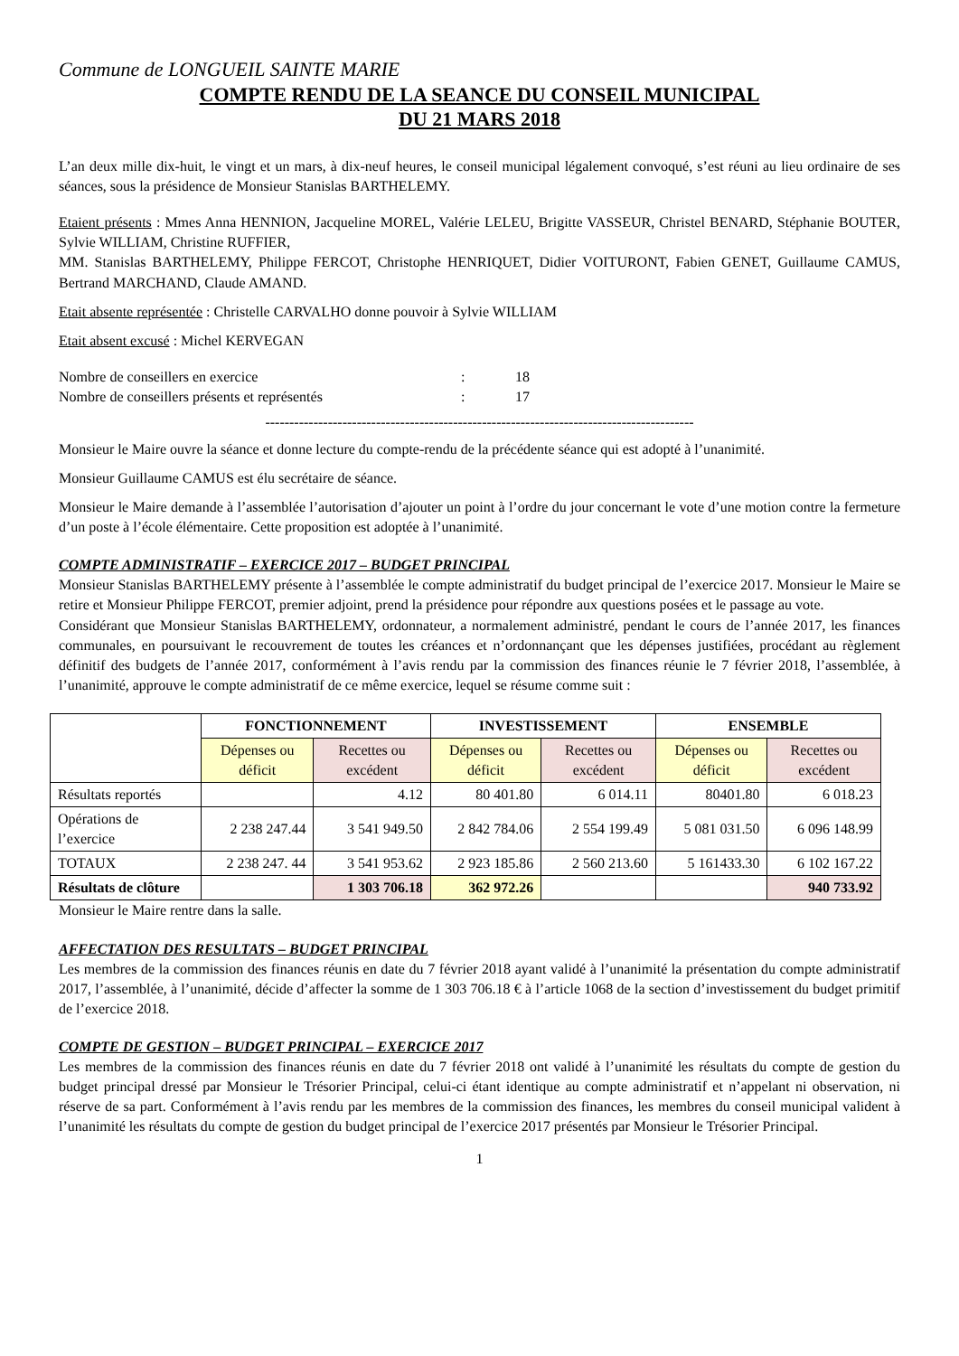Commune de LONGUEIL SAINTE MARIE
COMPTE RENDU DE LA SEANCE DU CONSEIL MUNICIPAL
DU 21 MARS 2018
L’an deux mille dix-huit, le vingt et un mars, à dix-neuf heures, le conseil municipal légalement convoqué, s’est réuni au lieu ordinaire de ses séances, sous la présidence de Monsieur Stanislas BARTHELEMY.
Etaient présents : Mmes Anna HENNION, Jacqueline MOREL, Valérie LELEU, Brigitte VASSEUR, Christel BENARD, Stéphanie BOUTER, Sylvie WILLIAM, Christine RUFFIER,
MM. Stanislas BARTHELEMY, Philippe FERCOT, Christophe HENRIQUET, Didier VOITURONT, Fabien GENET, Guillaume CAMUS, Bertrand MARCHAND, Claude AMAND.
Etait absente représentée : Christelle CARVALHO donne pouvoir à Sylvie WILLIAM
Etait absent excusé : Michel KERVEGAN
| Nombre de conseillers en exercice | : | 18 |
| Nombre de conseillers présents et représentés | : | 17 |
-----------------------------------------------------------------------------------------
Monsieur le Maire ouvre la séance et donne lecture du compte-rendu de la précédente séance qui est adopté à l’unanimité.
Monsieur Guillaume CAMUS est élu secrétaire de séance.
Monsieur le Maire demande à l’assemblée l’autorisation d’ajouter un point à l’ordre du jour concernant le vote d’une motion contre la fermeture d’un poste à l’école élémentaire. Cette proposition est adoptée à l’unanimité.
COMPTE ADMINISTRATIF – EXERCICE 2017 – BUDGET PRINCIPAL
Monsieur Stanislas BARTHELEMY présente à l’assemblée le compte administratif du budget principal de l’exercice 2017. Monsieur le Maire se retire et Monsieur Philippe FERCOT, premier adjoint, prend la présidence pour répondre aux questions posées et le passage au vote.
Considérant que Monsieur Stanislas BARTHELEMY, ordonnateur, a normalement administré, pendant le cours de l’année 2017, les finances communales, en poursuivant le recouvrement de toutes les créances et n’ordonnançant que les dépenses justifiées, procédant au règlement définitif des budgets de l’année 2017, conformément à l’avis rendu par la commission des finances réunie le 7 février 2018, l’assemblée, à l’unanimité, approuve le compte administratif de ce même exercice, lequel se résume comme suit :
| | FONCTIONNEMENT | | INVESTISSEMENT | | ENSEMBLE | |
| --- | --- | --- | --- | --- | --- | --- |
| | Dépenses ou déficit | Recettes ou excédent | Dépenses ou déficit | Recettes ou excédent | Dépenses ou déficit | Recettes ou excédent |
| Résultats reportés | | 4.12 | 80 401.80 | 6 014.11 | 80401.80 | 6 018.23 |
| Opérations de l’exercice | 2 238 247.44 | 3 541 949.50 | 2 842 784.06 | 2 554 199.49 | 5 081 031.50 | 6 096 148.99 |
| TOTAUX | 2 238 247. 44 | 3 541 953.62 | 2 923 185.86 | 2 560 213.60 | 5 161433.30 | 6 102 167.22 |
| Résultats de clôture | | 1 303 706.18 | 362 972.26 | | | 940 733.92 |
Monsieur le Maire rentre dans la salle.
AFFECTATION DES RESULTATS – BUDGET PRINCIPAL
Les membres de la commission des finances réunis en date du 7 février 2018 ayant validé à l’unanimité la présentation du compte administratif 2017, l’assemblée, à l’unanimité, décide d’affecter la somme de 1 303 706.18 € à l’article 1068 de la section d’investissement du budget primitif de l’exercice 2018.
COMPTE DE GESTION – BUDGET PRINCIPAL – EXERCICE 2017
Les membres de la commission des finances réunis en date du 7 février 2018 ont validé à l’unanimité les résultats du compte de gestion du budget principal dressé par Monsieur le Trésorier Principal, celui-ci étant identique au compte administratif et n’appelant ni observation, ni réserve de sa part. Conformément à l’avis rendu par les membres de la commission des finances, les membres du conseil municipal valident à l’unanimité les résultats du compte de gestion du budget principal de l’exercice 2017 présentés par Monsieur le Trésorier Principal.
1